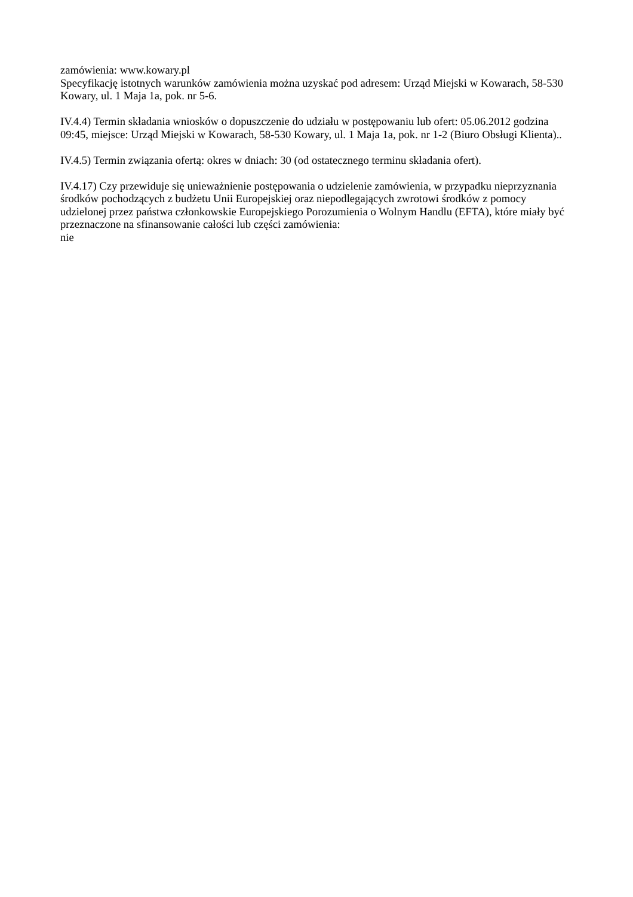zamówienia: www.kowary.pl
Specyfikację istotnych warunków zamówienia można uzyskać pod adresem: Urząd Miejski w Kowarach, 58-530 Kowary, ul. 1 Maja 1a, pok. nr 5-6.
IV.4.4) Termin składania wniosków o dopuszczenie do udziału w postępowaniu lub ofert: 05.06.2012 godzina 09:45, miejsce: Urząd Miejski w Kowarach, 58-530 Kowary, ul. 1 Maja 1a, pok. nr 1-2 (Biuro Obsługi Klienta)..
IV.4.5) Termin związania ofertą: okres w dniach: 30 (od ostatecznego terminu składania ofert).
IV.4.17) Czy przewiduje się unieważnienie postępowania o udzielenie zamówienia, w przypadku nieprzyznania środków pochodzących z budżetu Unii Europejskiej oraz niepodlegających zwrotowi środków z pomocy udzielonej przez państwa członkowskie Europejskiego Porozumienia o Wolnym Handlu (EFTA), które miały być przeznaczone na sfinansowanie całości lub części zamówienia:
nie